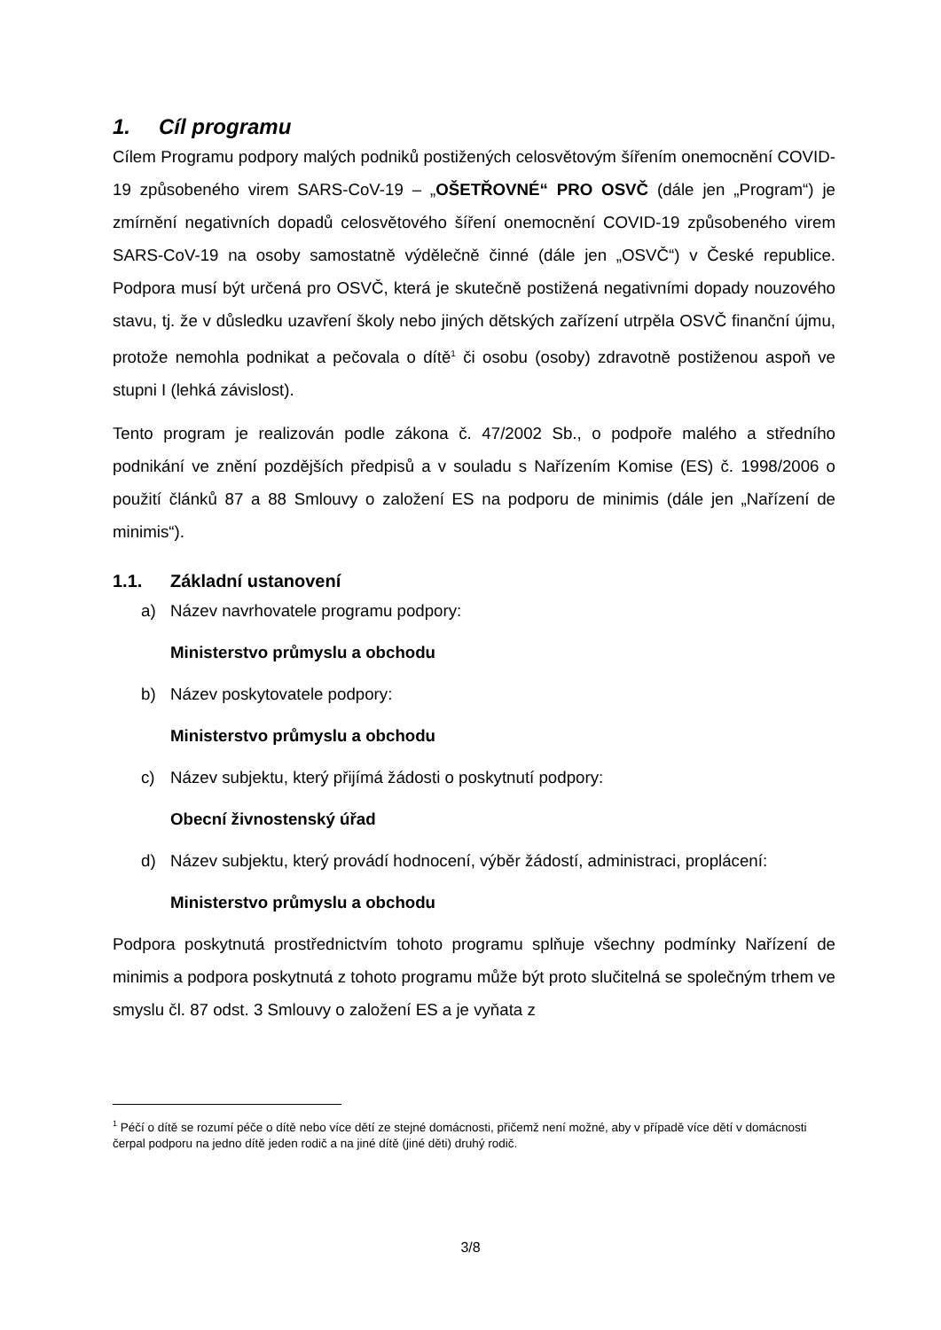1. Cíl programu
Cílem Programu podpory malých podniků postižených celosvětovým šířením onemocnění COVID-19 způsobeného virem SARS-CoV-19 – „OŠETŘOVNÉ“ PRO OSVČ (dále jen „Program“) je zmírnění negativních dopadů celosvětového šíření onemocnění COVID-19 způsobeného virem SARS-CoV-19 na osoby samostatně výdělečně činné (dále jen „OSVČ“) v České republice. Podpora musí být určená pro OSVČ, která je skutečně postižená negativními dopady nouzového stavu, tj. že v důsledku uzavření školy nebo jiných dětských zařízení utrpěla OSVČ finanční újmu, protože nemohla podnikat a pečovala o dítě<sup>1</sup> či osobu (osoby) zdravotně postiženou aspoň ve stupni I (lehká závislost).
Tento program je realizován podle zákona č. 47/2002 Sb., o podpoře malého a středního podnikání ve znění pozdějších předpisů a v souladu s Nařízením Komise (ES) č. 1998/2006 o použití článků 87 a 88 Smlouvy o založení ES na podporu de minimis (dále jen „Nařízení de minimis“).
1.1. Základní ustanovení
a) Název navrhovatele programu podpory:
Ministerstvo průmyslu a obchodu
b) Název poskytovatele podpory:
Ministerstvo průmyslu a obchodu
c) Název subjektu, který přijímá žádosti o poskytnutí podpory:
Obecní živnostenský úřad
d) Název subjektu, který provádí hodnocení, výběr žádostí, administraci, proplácení:
Ministerstvo průmyslu a obchodu
Podpora poskytnutá prostřednictvím tohoto programu splňuje všechny podmínky Nařízení de minimis a podpora poskytnutá z tohoto programu může být proto slučitelná se společným trhem ve smyslu čl. 87 odst. 3 Smlouvy o založení ES a je vyňata z
<sup>1</sup> Péčí o dítě se rozumí péče o dítě nebo více dětí ze stejné domácnosti, přičemž není možné, aby v případě více dětí v domácnosti čerpal podporu na jedno dítě jeden rodič a na jiné dítě (jiné děti) druhý rodič.
3/8